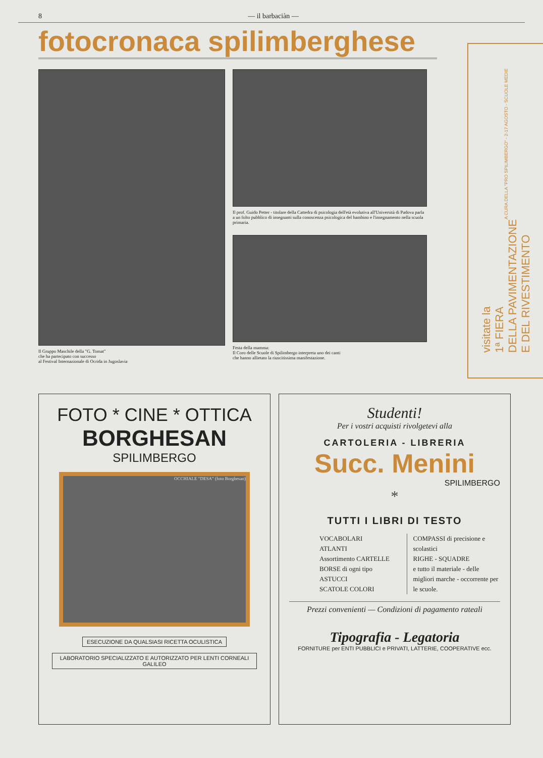8 — il barbaciàn —
fotocronaca spilimberghese
Il Gruppo Maschile della "G. Tomat"
che ha partecipato con successo
al Festival Internazionale di Ocrida in Jugoslavia
Il prof. Guido Petter - titolare della Cattedra di psicologia dell'età evolutiva all'Università di Padova parla a un folto pubblico di insegnanti sulla conoscenza psicologica del bambino e l'insegnamento nella scuola primaria.
Festa della mamma:
Il Coro delle Scuole di Spilimbergo interpreta uno dei canti
che hanno allietato la riuscitissima manifestazione.
visitate la
1ª FIERA
DELLA PAVIMENTAZIONE
E DEL RIVESTIMENTO
A CURA DELLA "PRO SPILIMBERGO" - 2-17 AGOSTO - SCUOLE MEDIE
FOTO * CINE * OTTICA
BORGHESAN
SPILIMBERGO
OCCHIALE "DESA" (foto Borghesan)
ESECUZIONE DA QUALSIASI RICETTA OCULISTICA
LABORATORIO SPECIALIZZATO E AUTORIZZATO PER LENTI CORNEALI GALILEO
Studenti!
Per i vostri acquisti rivolgetevi alla
CARTOLERIA - LIBRERIA
Succ. Menini
SPILIMBERGO
*
TUTTI I LIBRI DI TESTO
VOCABOLARI
ATLANTI
Assortimento CARTELLE
BORSE di ogni tipo
ASTUCCI
SCATOLE COLORI
COMPASSI di precisione e scolastici
RIGHE - SQUADRE
e tutto il materiale - delle migliori marche - occorrente per le scuole.
Prezzi convenienti — Condizioni di pagamento rateali
Tipografia - Legatoria
FORNITURE per ENTI PUBBLICI e PRIVATI, LATTERIE, COOPERATIVE ecc.